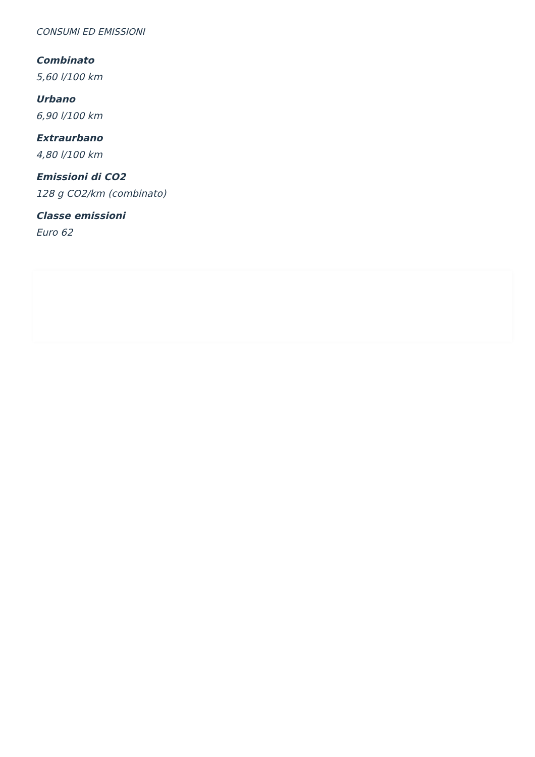CONSUMI ED EMISSIONI
Combinato
5,60 l/100 km
Urbano
6,90 l/100 km
Extraurbano
4,80 l/100 km
Emissioni di CO2
128 g CO2/km (combinato)
Classe emissioni
Euro 62